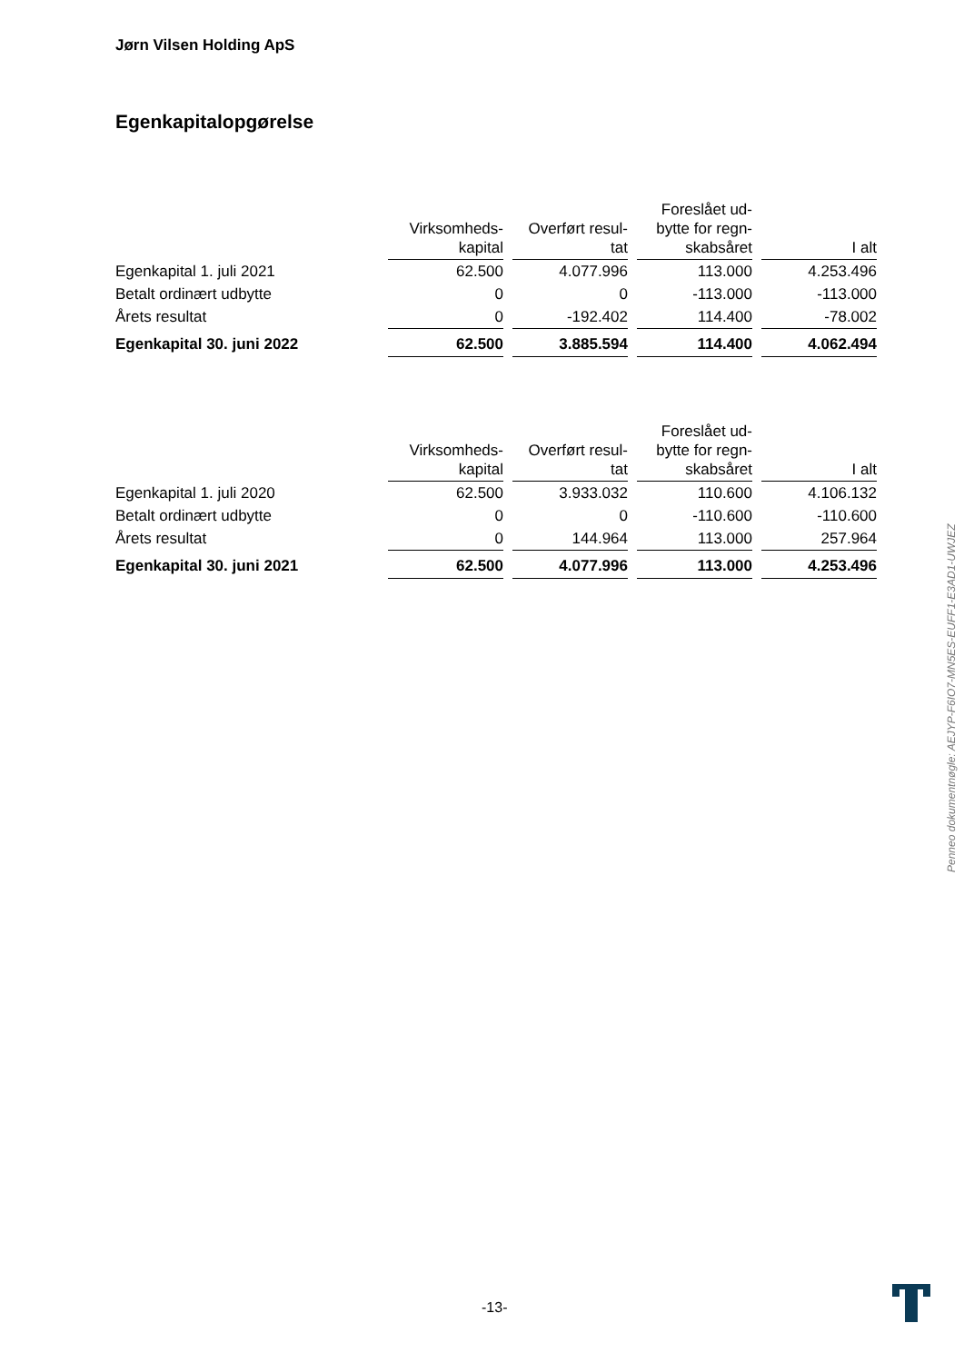Jørn Vilsen Holding ApS
Egenkapitalopgørelse
| | Virksomheds- kapital | Overført resul- tat | Foreslået ud- bytte for regn- skabsåret | I alt |
| Egenkapital 1. juli 2021 | 62.500 | 4.077.996 | 113.000 | 4.253.496 |
| Betalt ordinært udbytte | 0 | 0 | -113.000 | -113.000 |
| Årets resultat | 0 | -192.402 | 114.400 | -78.002 |
| Egenkapital 30. juni 2022 | 62.500 | 3.885.594 | 114.400 | 4.062.494 |
| | Virksomheds- kapital | Overført resul- tat | Foreslået ud- bytte for regn- skabsåret | I alt |
| Egenkapital 1. juli 2020 | 62.500 | 3.933.032 | 110.600 | 4.106.132 |
| Betalt ordinært udbytte | 0 | 0 | -110.600 | -110.600 |
| Årets resultat | 0 | 144.964 | 113.000 | 257.964 |
| Egenkapital 30. juni 2021 | 62.500 | 4.077.996 | 113.000 | 4.253.496 |
Penneo dokumentnøgle: AEJYP-F6IO7-MN5ES-EUFF1-E3AD1-UWJEZ
-13-